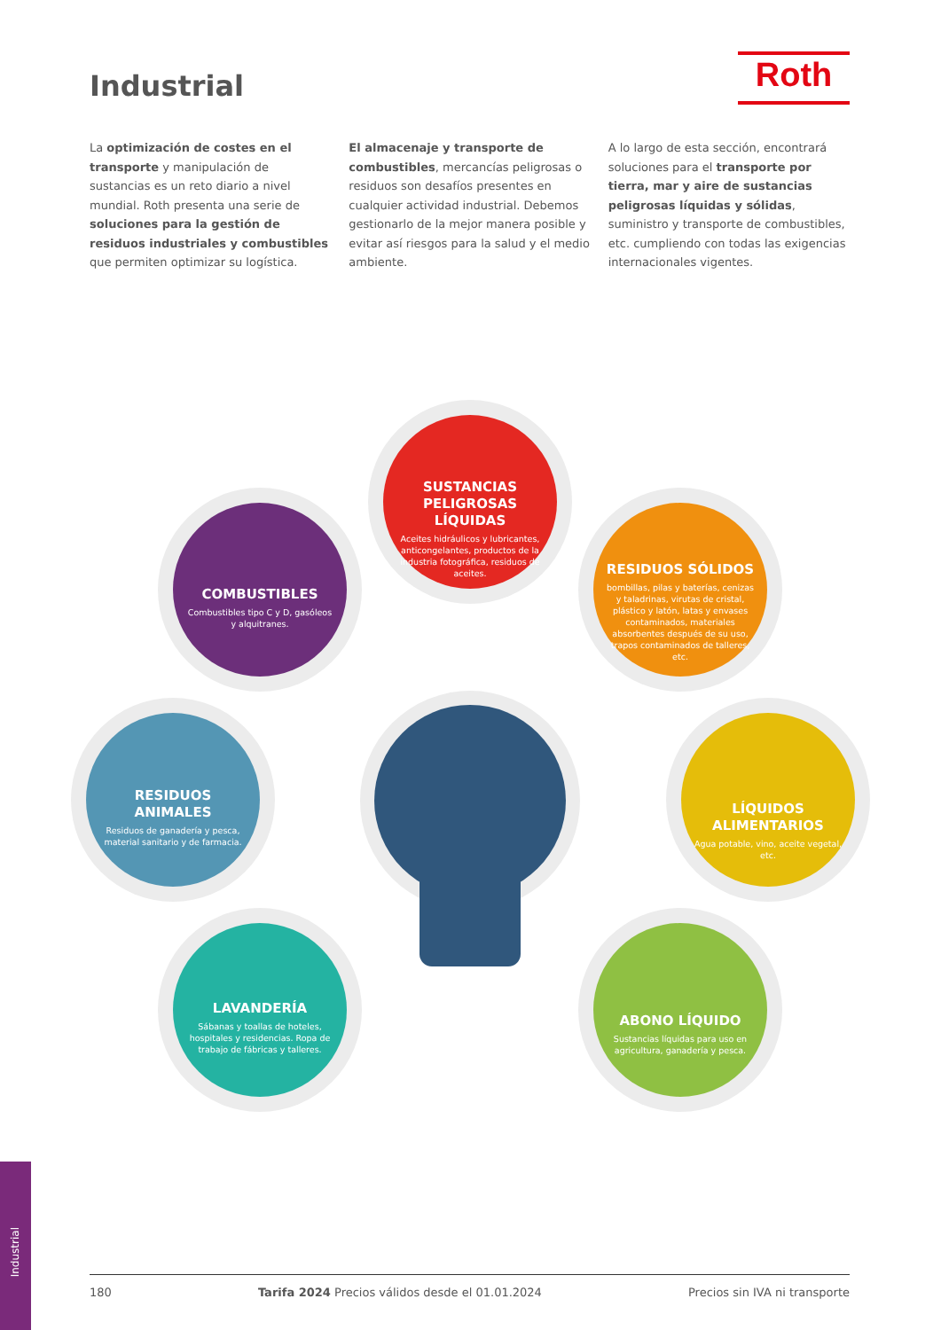Industrial Roth
La optimización de costes en el transporte y manipulación de sustancias es un reto diario a nivel mundial. Roth presenta una serie de soluciones para la gestión de residuos industriales y combustibles que permiten optimizar su logística.
El almacenaje y transporte de combustibles, mercancías peligrosas o residuos son desafíos presentes en cualquier actividad industrial. Debemos gestionarlo de la mejor manera posible y evitar así riesgos para la salud y el medio ambiente.
A lo largo de esta sección, encontrará soluciones para el transporte por tierra, mar y aire de sustancias peligrosas líquidas y sólidas, suministro y transporte de combustibles, etc. cumpliendo con todas las exigencias internacionales vigentes.
SUSTANCIAS PELIGROSAS LÍQUIDAS
Aceites hidráulicos y lubricantes, anticongelantes, productos de la industria fotográfica, residuos de aceites.
COMBUSTIBLES
Combustibles tipo C y D, gasóleos y alquitranes.
RESIDUOS SÓLIDOS
bombillas, pilas y baterías, cenizas y taladrinas, virutas de cristal, plástico y latón, latas y envases contaminados, materiales absorbentes después de su uso, trapos contaminados de talleres, etc.
RESIDUOS ANIMALES
Residuos de ganadería y pesca, material sanitario y de farmacia.
LÍQUIDOS ALIMENTARIOS
Agua potable, vino, aceite vegetal, etc.
LAVANDERÍA
Sábanas y toallas de hoteles, hospitales y residencias. Ropa de trabajo de fábricas y talleres.
ABONO LÍQUIDO
Sustancias líquidas para uso en agricultura, ganadería y pesca.
Industrial
180 Tarifa 2024 Precios válidos desde el 01.01.2024 Precios sin IVA ni transporte